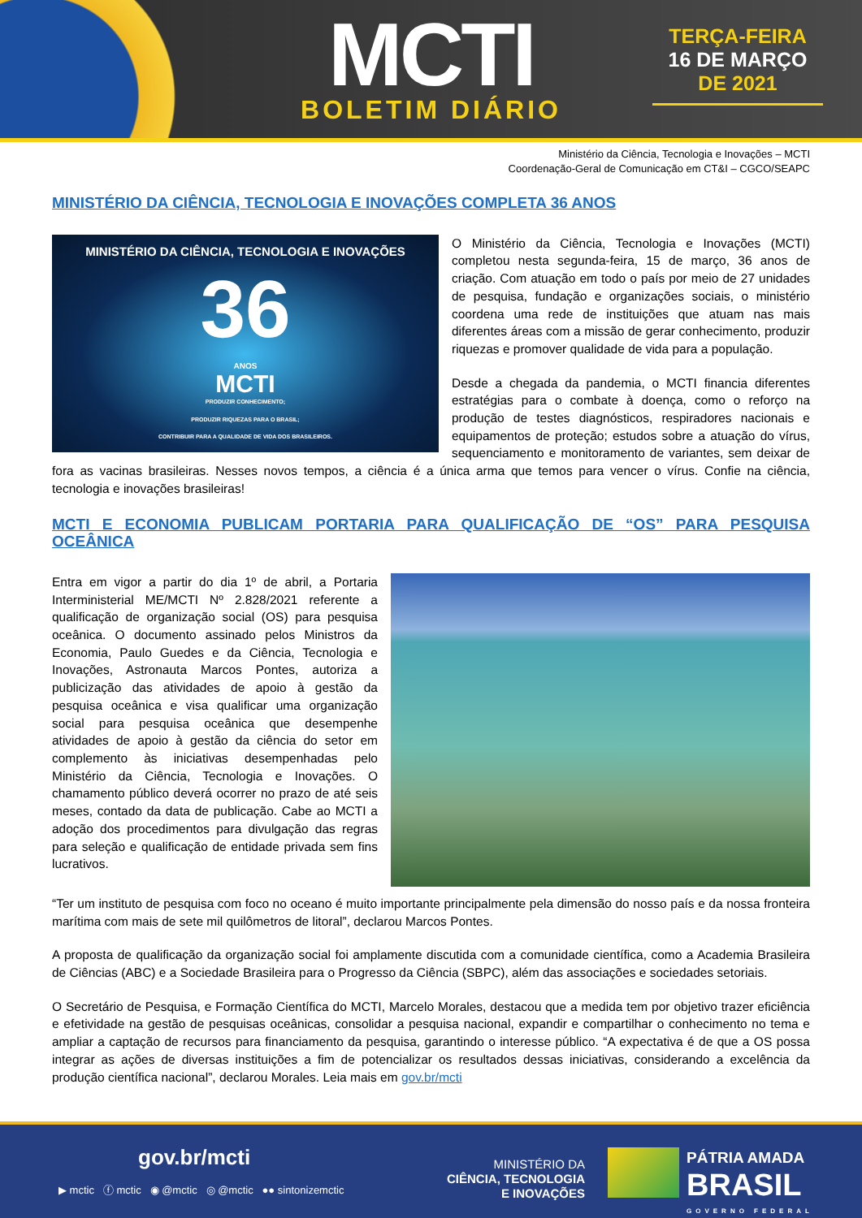MCTI
BOLETIM DIÁRIO
TERÇA-FEIRA
16 DE MARÇO
DE 2021
Ministério da Ciência, Tecnologia e Inovações – MCTI
Coordenação-Geral de Comunicação em CT&I – CGCO/SEAPC
MINISTÉRIO DA CIÊNCIA, TECNOLOGIA E INOVAÇÕES COMPLETA 36 ANOS
MINISTÉRIO DA CIÊNCIA, TECNOLOGIA E INOVAÇÕES
36
ANOS
MCTI
PRODUZIR CONHECIMENTO;
PRODUZIR RIQUEZAS PARA O BRASIL;
CONTRIBUIR PARA A QUALIDADE DE VIDA DOS BRASILEIROS.
O Ministério da Ciência, Tecnologia e Inovações (MCTI) completou nesta segunda-feira, 15 de março, 36 anos de criação. Com atuação em todo o país por meio de 27 unidades de pesquisa, fundação e organizações sociais, o ministério coordena uma rede de instituições que atuam nas mais diferentes áreas com a missão de gerar conhecimento, produzir riquezas e promover qualidade de vida para a população.
Desde a chegada da pandemia, o MCTI financia diferentes estratégias para o combate à doença, como o reforço na produção de testes diagnósticos, respiradores nacionais e equipamentos de proteção; estudos sobre a atuação do vírus, sequenciamento e monitoramento de variantes, sem deixar de fora as vacinas brasileiras. Nesses novos tempos, a ciência é a única arma que temos para vencer o vírus. Confie na ciência, tecnologia e inovações brasileiras!
MCTI E ECONOMIA PUBLICAM PORTARIA PARA QUALIFICAÇÃO DE “OS” PARA PESQUISA OCEÂNICA
Entra em vigor a partir do dia 1º de abril, a Portaria Interministerial ME/MCTI Nº 2.828/2021 referente a qualificação de organização social (OS) para pesquisa oceânica. O documento assinado pelos Ministros da Economia, Paulo Guedes e da Ciência, Tecnologia e Inovações, Astronauta Marcos Pontes, autoriza a publicização das atividades de apoio à gestão da pesquisa oceânica e visa qualificar uma organização social para pesquisa oceânica que desempenhe atividades de apoio à gestão da ciência do setor em complemento às iniciativas desempenhadas pelo Ministério da Ciência, Tecnologia e Inovações. O chamamento público deverá ocorrer no prazo de até seis meses, contado da data de publicação. Cabe ao MCTI a adoção dos procedimentos para divulgação das regras para seleção e qualificação de entidade privada sem fins lucrativos.
“Ter um instituto de pesquisa com foco no oceano é muito importante principalmente pela dimensão do nosso país e da nossa fronteira marítima com mais de sete mil quilômetros de litoral”, declarou Marcos Pontes.
A proposta de qualificação da organização social foi amplamente discutida com a comunidade científica, como a Academia Brasileira de Ciências (ABC) e a Sociedade Brasileira para o Progresso da Ciência (SBPC), além das associações e sociedades setoriais.
O Secretário de Pesquisa, e Formação Científica do MCTI, Marcelo Morales, destacou que a medida tem por objetivo trazer eficiência e efetividade na gestão de pesquisas oceânicas, consolidar a pesquisa nacional, expandir e compartilhar o conhecimento no tema e ampliar a captação de recursos para financiamento da pesquisa, garantindo o interesse público. “A expectativa é de que a OS possa integrar as ações de diversas instituições a fim de potencializar os resultados dessas iniciativas, considerando a excelência da produção científica nacional”, declarou Morales. Leia mais em gov.br/mcti
gov.br/mcti
▶ mctic ⓕ mctic ◉ @mctic ◎ @mctic ●● sintonizemctic
MINISTÉRIO DA
CIÊNCIA, TECNOLOGIA
E INOVAÇÕES
PÁTRIA AMADA
BRASIL
GOVERNO FEDERAL